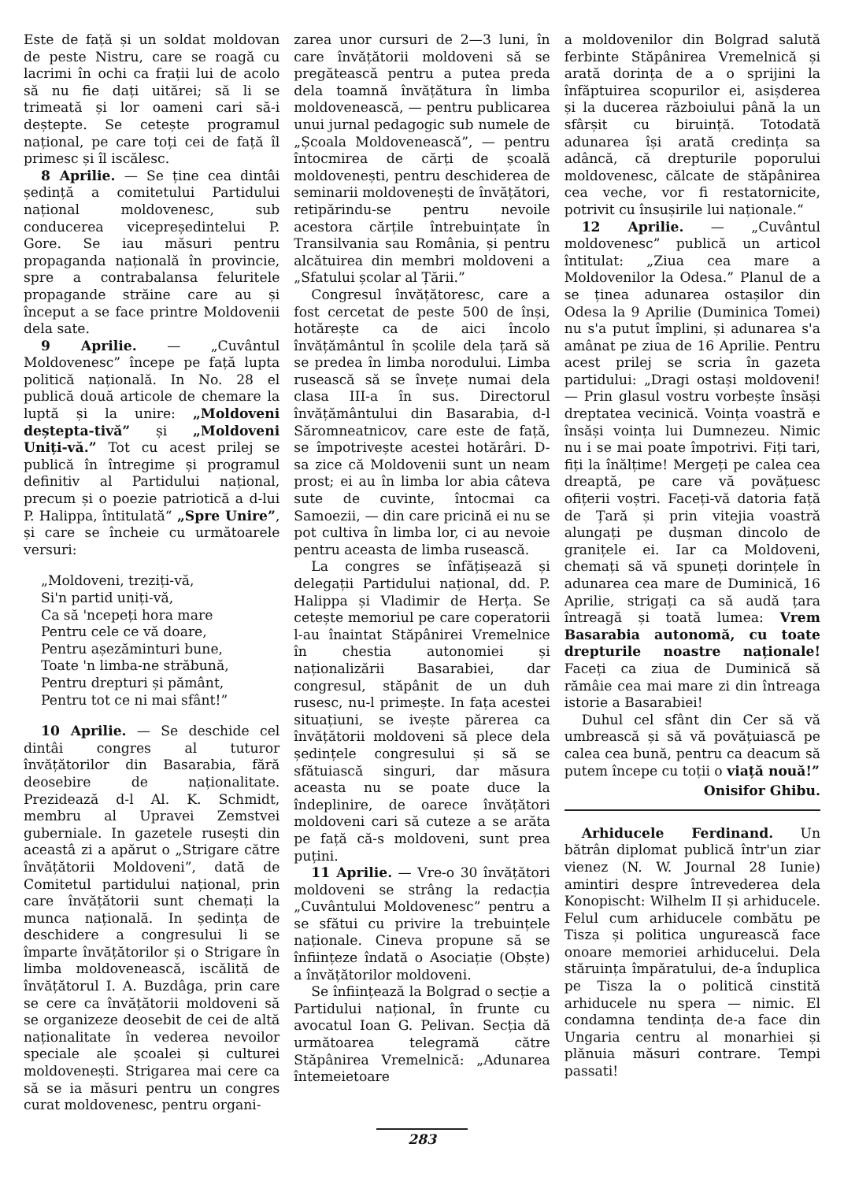Este de față și un soldat moldovan de peste Nistru, care se roagă cu lacrimi în ochi ca frații lui de acolo să nu fie dați uitărei; să li se trimeată și lor oameni cari să-i deștepte. Se cetește programul național, pe care toți cei de față îl primesc și îl iscălesc.
8 Aprilie. — Se ține cea dintâi ședință a comitetului Partidului național moldovenesc, sub conducerea vicepreședintelui P. Gore. Se iau măsuri pentru propaganda națională în provincie, spre a contrabalansa feluritele propagande străine care au și început a se face printre Moldovenii dela sate.
9 Aprilie. — „Cuvântul Moldovenesc” începe pe față lupta politică națională. In No. 28 el publică două articole de chemare la luptă și la unire: „Moldoveni deștepta-tivă” și „Moldoveni Uniți-vă.” Tot cu acest prilej se publică în întregime și programul definitiv al Partidului național, precum și o poezie patriotică a d-lui P. Halippa, întitulată“ „Spre Unire”, și care se încheie cu următoarele versuri:
„Moldoveni, treziți-vă,
Si'n partid uniți-vă,
Ca să 'ncepeți hora mare
Pentru cele ce vă doare,
Pentru așezăminturi bune,
Toate 'n limba-ne străbună,
Pentru drepturi și pământ,
Pentru tot ce ni mai sfânt!”
10 Aprilie. — Se deschide cel dintâi congres al tuturor învățătorilor din Basarabia, fără deosebire de naționalitate. Prezidează d-l Al. K. Schmidt, membru al Upravei Zemstvei guberniale. In gazetele rusești din aceastâ zi a apărut o „Strigare către învățătorii Moldoveni”, dată de Comitetul partidului național, prin care învățătorii sunt chemați la munca națională. In ședința de deschidere a congresului li se împarte învățătorilor și o Strigare în limba moldovenească, iscălită de învățătorul I. A. Buzdâga, prin care se cere ca învățătorii moldoveni să se organizeze deosebit de cei de altă naționalitate în vederea nevoilor speciale ale școalei și culturei moldovenești. Strigarea mai cere ca să se ia măsuri pentru un congres curat moldovenesc, pentru organi-
zarea unor cursuri de 2—3 luni, în care învățătorii moldoveni să se pregătească pentru a putea preda dela toamnă învățătura în limba moldovenească, — pentru publicarea unui jurnal pedagogic sub numele de „Școala Moldovenească”, — pentru întocmirea de cărți de școală moldovenești, pentru deschiderea de seminarii moldovenești de învățători, retipărindu-se pentru nevoile acestora cărțile întrebuințate în Transilvania sau România, și pentru alcătuirea din membri moldoveni a „Sfatului școlar al Țării.”
Congresul învățătoresc, care a fost cercetat de peste 500 de înși, hotărește ca de aici încolo învățământul în școlile dela țară să se predea în limba norodului. Limba rusească să se învețe numai dela clasa III-a în sus. Directorul învățământului din Basarabia, d-l Săromneatnicov, care este de față, se împotrivește acestei hotărâri. D-sa zice că Moldovenii sunt un neam prost; ei au în limba lor abia câteva sute de cuvinte, întocmai ca Samoezii, — din care pricină ei nu se pot cultiva în limba lor, ci au nevoie pentru aceasta de limba rusească.
La congres se înfățișează și delegații Partidului național, dd. P. Halippa și Vladimir de Herța. Se cetește memoriul pe care coperatorii l-au înaintat Stăpânirei Vremelnice în chestia autonomiei și naționalizării Basarabiei, dar congresul, stăpânit de un duh rusesc, nu-l primește. In fața acestei situațiuni, se ivește părerea ca învățătorii moldoveni să plece dela ședințele congresului și să se sfătuiască singuri, dar măsura aceasta nu se poate duce la îndeplinire, de oarece învățători moldoveni cari să cuteze a se arăta pe față că-s moldoveni, sunt prea puțini.
11 Aprilie. — Vre-o 30 învățători moldoveni se strâng la redacția „Cuvântului Moldovenesc” pentru a se sfătui cu privire la trebuințele naționale. Cineva propune să se înființeze îndată o Asociație (Obște) a învățătorilor moldoveni.
Se înființează la Bolgrad o secție a Partidului național, în frunte cu avocatul Ioan G. Pelivan. Secția dă următoarea telegramă către Stăpânirea Vremelnică: „Adunarea întemeietoare
a moldovenilor din Bolgrad salută ferbinte Stăpânirea Vremelnică și arată dorința de a o sprijini la înfăptuirea scopurilor ei, asișderea și la ducerea războiului până la un sfârșit cu biruință. Totodată adunarea își arată credința sa adâncă, că drepturile poporului moldovenesc, călcate de stăpânirea cea veche, vor fi restatornicite, potrivit cu însușirile lui naționale.“
12 Aprilie. — „Cuvântul moldovenesc” publică un articol întitulat: „Ziua cea mare a Moldovenilor la Odesa.” Planul de a se ținea adunarea ostașilor din Odesa la 9 Aprilie (Duminica Tomei) nu s'a putut împlini, și adunarea s'a amânat pe ziua de 16 Aprilie. Pentru acest prilej se scria în gazeta partidului: „Dragi ostași moldoveni! — Prin glasul vostru vorbește însăși dreptatea vecinică. Voința voastră e însăși voința lui Dumnezeu. Nimic nu i se mai poate împotrivi. Fiți tari, fiți la înălțime! Mergeți pe calea cea dreaptă, pe care vă povățuesc ofițerii voștri. Faceți-vă datoria față de Țară și prin vitejia voastră alungați pe dușman dincolo de granițele ei. Iar ca Moldoveni, chemați să vă spuneți dorințele în adunarea cea mare de Duminică, 16 Aprilie, strigați ca să audă țara întreagă și toată lumea: Vrem Basarabia autonomă, cu toate drepturile noastre naționale! Faceți ca ziua de Duminică să rămâie cea mai mare zi din întreaga istorie a Basarabiei!
Duhul cel sfânt din Cer să vă umbrească și să vă povățuiască pe calea cea bună, pentru ca deacum să putem începe cu toții o viață nouă!”
Onisifor Ghibu.
Arhiducele Ferdinand. Un bătrân diplomat publică într'un ziar vienez (N. W. Journal 28 Iunie) amintiri despre întrevederea dela Konopischt: Wilhelm II și arhiducele. Felul cum arhiducele combătu pe Tisza și politica ungurească face onoare memoriei arhiducelui. Dela stăruința împăratului, de-a înduplica pe Tisza la o politică cinstită arhiducele nu spera — nimic. El condamna tendința de-a face din Ungaria centru al monarhiei și plănuia măsuri contrare. Tempi passati!
283